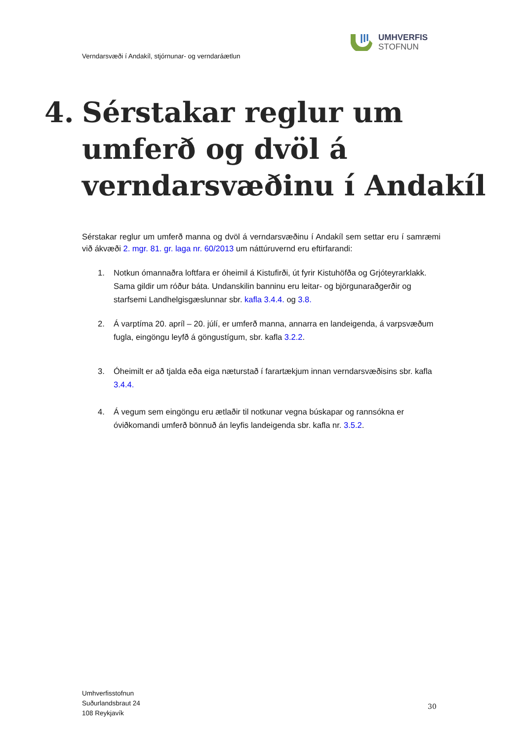UMHVERFIS
STOFNUN
Verndarsvæði í Andakíl, stjórnunar- og verndaráætlun
4. Sérstakar reglur um
umferð og dvöl á
verndarsvæðinu í Andakíl
Sérstakar reglur um umferð manna og dvöl á verndarsvæðinu í Andakíl sem settar eru í samræmi við ákvæði 2. mgr. 81. gr. laga nr. 60/2013 um náttúruvernd eru eftirfarandi:
1. Notkun ómannaðra loftfara er óheimil á Kistufirði, út fyrir Kistuhöfða og Grjóteyrarklakk. Sama gildir um róður báta. Undanskilin banninu eru leitar- og björgunaraðgerðir og starfsemi Landhelgisgæslunnar sbr. kafla 3.4.4. og 3.8.
2. Á varptíma 20. apríl – 20. júlí, er umferð manna, annarra en landeigenda, á varpsvæðum fugla, eingöngu leyfð á göngustígum, sbr. kafla 3.2.2.
3. Óheimilt er að tjalda eða eiga næturstað í farartækjum innan verndarsvæðisins sbr. kafla 3.4.4.
4. Á vegum sem eingöngu eru ætlaðir til notkunar vegna búskapar og rannsókna er óviðkomandi umferð bönnuð án leyfis landeigenda sbr. kafla nr. 3.5.2.
Umhverfisstofnun
Suðurlandsbraut 24
108 Reykjavík
30